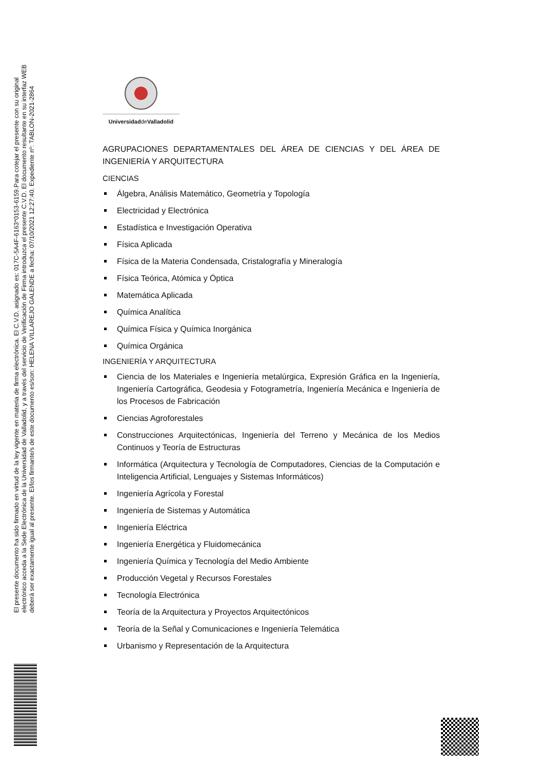El presente documento ha sido firmado en virtud de la ley vigente en materia de firma electrónica. El C.V.D. asignado es: 017C-5A4F-6163*0153-6159.Para cotejar el presente con su original
electrónico acceda a la Sede Electrónica de la Universidad de Valladolid, y a través del servicio de Verificación de Firma introduzca el presente C.V.D. El documento resultante en su interfaz WEB
deberá ser exactamente igual al presente. El/los firmante/s de este documento es/son: HELENA VILLAREJO GALENDE a fecha: 07/10/2021 12:27:40. Expediente nº: TABLON-2021-2864
Universidadde Valladolid
AGRUPACIONES DEPARTAMENTALES DEL ÁREA DE CIENCIAS Y DEL ÁREA DE INGENIERÍA Y ARQUITECTURA
CIENCIAS
Álgebra, Análisis Matemático, Geometría y Topología
Electricidad y Electrónica
Estadística e Investigación Operativa
Física Aplicada
Física de la Materia Condensada, Cristalografía y Mineralogía
Física Teórica, Atómica y Óptica
Matemática Aplicada
Química Analítica
Química Física y Química Inorgánica
Química Orgánica
INGENIERÍA Y ARQUITECTURA
Ciencia de los Materiales e Ingeniería metalúrgica, Expresión Gráfica en la Ingeniería, Ingeniería Cartográfica, Geodesia y Fotogrametría, Ingeniería Mecánica e Ingeniería de los Procesos de Fabricación
Ciencias Agroforestales
Construcciones Arquitectónicas, Ingeniería del Terreno y Mecánica de los Medios Continuos y Teoría de Estructuras
Informática (Arquitectura y Tecnología de Computadores, Ciencias de la Computación e Inteligencia Artificial, Lenguajes y Sistemas Informáticos)
Ingeniería Agrícola y Forestal
Ingeniería de Sistemas y Automática
Ingeniería Eléctrica
Ingeniería Energética y Fluidomecánica
Ingeniería Química y Tecnología del Medio Ambiente
Producción Vegetal y Recursos Forestales
Tecnología Electrónica
Teoría de la Arquitectura y Proyectos Arquitectónicos
Teoría de la Señal y Comunicaciones e Ingeniería Telemática
Urbanismo y Representación de la Arquitectura